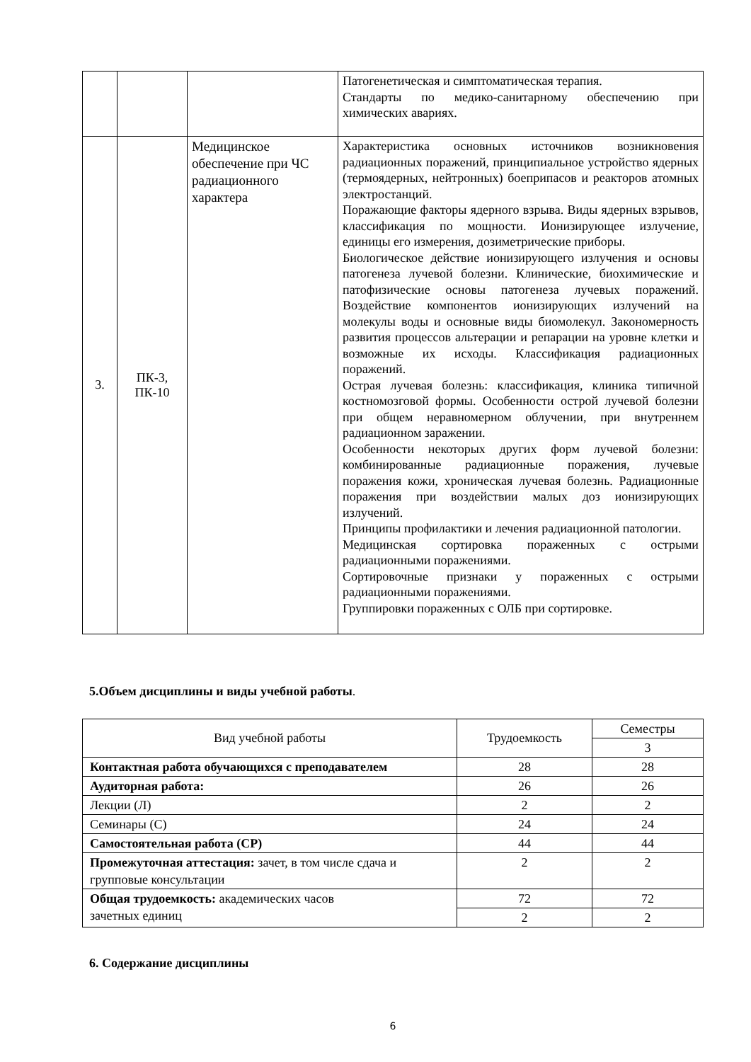| | | | Патогенетическая и симптоматическая терапия. Стандарты по медико-санитарному обеспечению при химических авариях. |
| 3. | ПК-3, ПК-10 | Медицинское обеспечение при ЧС радиационного характера | Характеристика основных источников возникновения радиационных поражений, принципиальное устройство ядерных (термоядерных, нейтронных) боеприпасов и реакторов атомных электростанций. Поражающие факторы ядерного взрыва. Виды ядерных взрывов, классификация по мощности. Ионизирующее излучение, единицы его измерения, дозиметрические приборы. Биологическое действие ионизирующего излучения и основы патогенеза лучевой болезни. Клинические, биохимические и патофизические основы патогенеза лучевых поражений. Воздействие компонентов ионизирующих излучений на молекулы воды и основные виды биомолекул. Закономерность развития процессов альтерации и репарации на уровне клетки и возможные их исходы. Классификация радиационных поражений. Острая лучевая болезнь: классификация, клиника типичной костномозговой формы. Особенности острой лучевой болезни при общем неравномерном облучении, при внутреннем радиационном заражении. Особенности некоторых других форм лучевой болезни: комбинированные радиационные поражения, лучевые поражения кожи, хроническая лучевая болезнь. Радиационные поражения при воздействии малых доз ионизирующих излучений. Принципы профилактики и лечения радиационной патологии. Медицинская сортировка пораженных с острыми радиационными поражениями. Сортировочные признаки у пораженных с острыми радиационными поражениями. Группировки пораженных с ОЛБ при сортировке. |
5.Объем дисциплины и виды учебной работы.
| Вид учебной работы | Трудоемкость | Семестры |
| | | 3 |
| Контактная работа обучающихся с преподавателем | 28 | 28 |
| Аудиторная работа: | 26 | 26 |
| Лекции (Л) | 2 | 2 |
| Семинары (С) | 24 | 24 |
| Самостоятельная работа (СР) | 44 | 44 |
| Промежуточная аттестация: зачет, в том числе сдача и групповые консультации | 2 | 2 |
| Общая трудоемкость: академических часов зачетных единиц | 72 | 72 |
| | 2 | 2 |
6. Содержание дисциплины
6